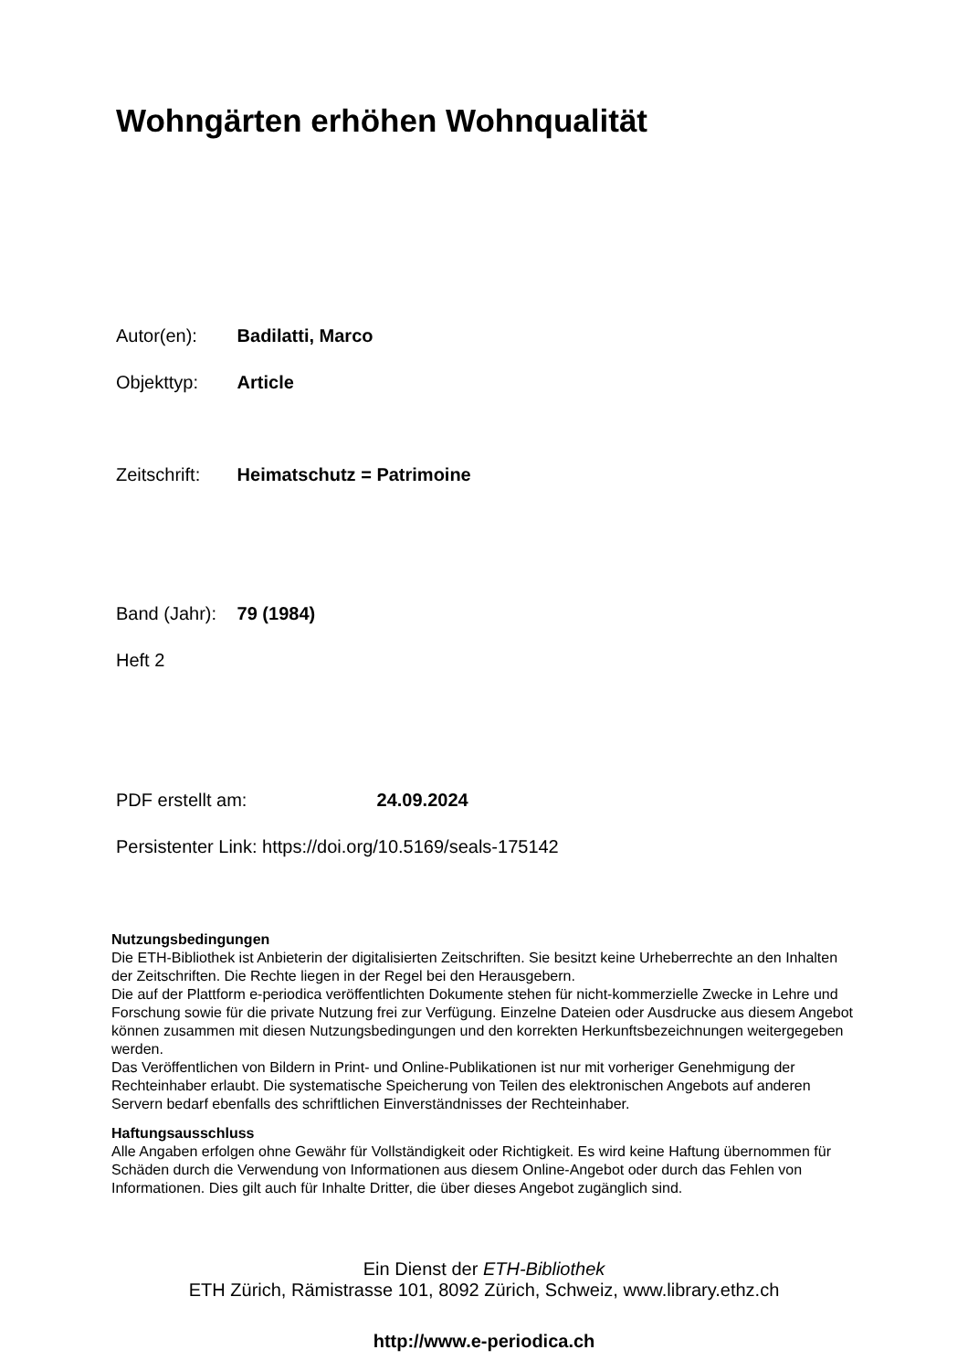Wohngärten erhöhen Wohnqualität
Autor(en): Badilatti, Marco
Objekttyp: Article
Zeitschrift: Heimatschutz = Patrimoine
Band (Jahr): 79 (1984)
Heft 2
PDF erstellt am: 24.09.2024
Persistenter Link: https://doi.org/10.5169/seals-175142
Nutzungsbedingungen
Die ETH-Bibliothek ist Anbieterin der digitalisierten Zeitschriften. Sie besitzt keine Urheberrechte an den Inhalten der Zeitschriften. Die Rechte liegen in der Regel bei den Herausgebern.
Die auf der Plattform e-periodica veröffentlichten Dokumente stehen für nicht-kommerzielle Zwecke in Lehre und Forschung sowie für die private Nutzung frei zur Verfügung. Einzelne Dateien oder Ausdrucke aus diesem Angebot können zusammen mit diesen Nutzungsbedingungen und den korrekten Herkunftsbezeichnungen weitergegeben werden.
Das Veröffentlichen von Bildern in Print- und Online-Publikationen ist nur mit vorheriger Genehmigung der Rechteinhaber erlaubt. Die systematische Speicherung von Teilen des elektronischen Angebots auf anderen Servern bedarf ebenfalls des schriftlichen Einverständnisses der Rechteinhaber.
Haftungsausschluss
Alle Angaben erfolgen ohne Gewähr für Vollständigkeit oder Richtigkeit. Es wird keine Haftung übernommen für Schäden durch die Verwendung von Informationen aus diesem Online-Angebot oder durch das Fehlen von Informationen. Dies gilt auch für Inhalte Dritter, die über dieses Angebot zugänglich sind.
Ein Dienst der ETH-Bibliothek
ETH Zürich, Rämistrasse 101, 8092 Zürich, Schweiz, www.library.ethz.ch
http://www.e-periodica.ch